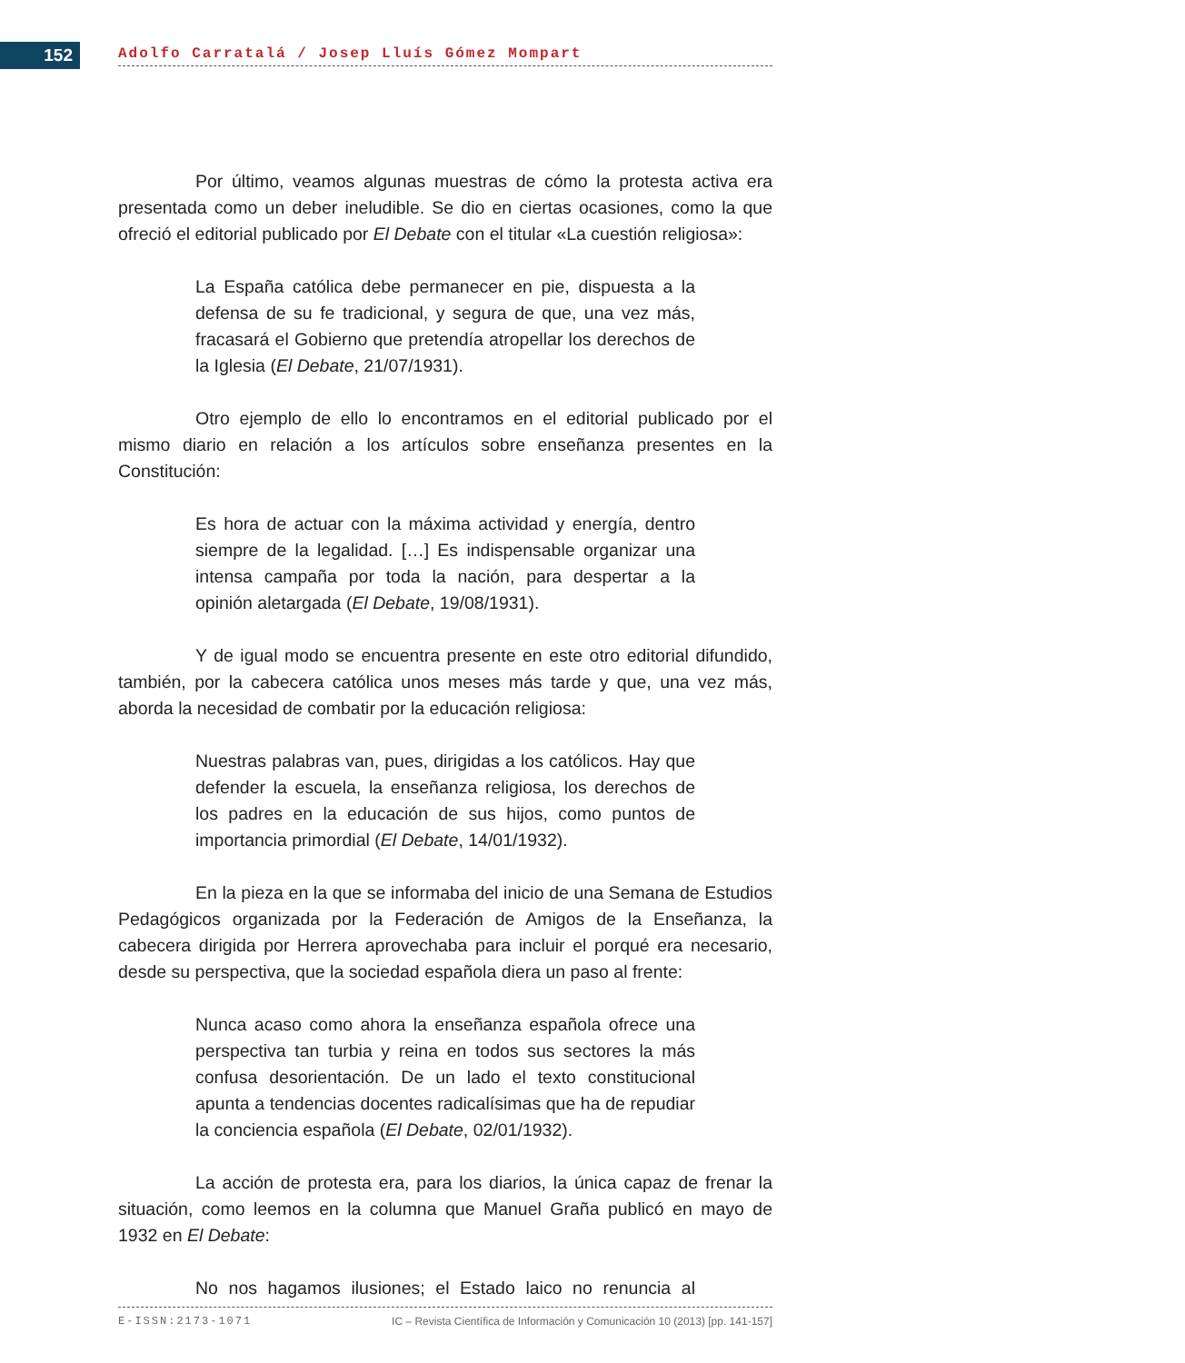152 Adolfo Carratalá / Josep Lluís Gómez Mompart
Por último, veamos algunas muestras de cómo la protesta activa era presentada como un deber ineludible. Se dio en ciertas ocasiones, como la que ofreció el editorial publicado por El Debate con el titular «La cuestión religiosa»:
La España católica debe permanecer en pie, dispuesta a la defensa de su fe tradicional, y segura de que, una vez más, fracasará el Gobierno que pretendía atropellar los derechos de la Iglesia (El Debate, 21/07/1931).
Otro ejemplo de ello lo encontramos en el editorial publicado por el mismo diario en relación a los artículos sobre enseñanza presentes en la Constitución:
Es hora de actuar con la máxima actividad y energía, dentro siempre de la legalidad. […] Es indispensable organizar una intensa campaña por toda la nación, para despertar a la opinión aletargada (El Debate, 19/08/1931).
Y de igual modo se encuentra presente en este otro editorial difundido, también, por la cabecera católica unos meses más tarde y que, una vez más, aborda la necesidad de combatir por la educación religiosa:
Nuestras palabras van, pues, dirigidas a los católicos. Hay que defender la escuela, la enseñanza religiosa, los derechos de los padres en la educación de sus hijos, como puntos de importancia primordial (El Debate, 14/01/1932).
En la pieza en la que se informaba del inicio de una Semana de Estudios Pedagógicos organizada por la Federación de Amigos de la Enseñanza, la cabecera dirigida por Herrera aprovechaba para incluir el porqué era necesario, desde su perspectiva, que la sociedad española diera un paso al frente:
Nunca acaso como ahora la enseñanza española ofrece una perspectiva tan turbia y reina en todos sus sectores la más confusa desorientación. De un lado el texto constitucional apunta a tendencias docentes radicalísimas que ha de repudiar la conciencia española (El Debate, 02/01/1932).
La acción de protesta era, para los diarios, la única capaz de frenar la situación, como leemos en la columna que Manuel Graña publicó en mayo de 1932 en El Debate:
No nos hagamos ilusiones; el Estado laico no renuncia al
E-ISSN:2173-1071 IC – Revista Científica de Información y Comunicación 10 (2013) [pp. 141-157]